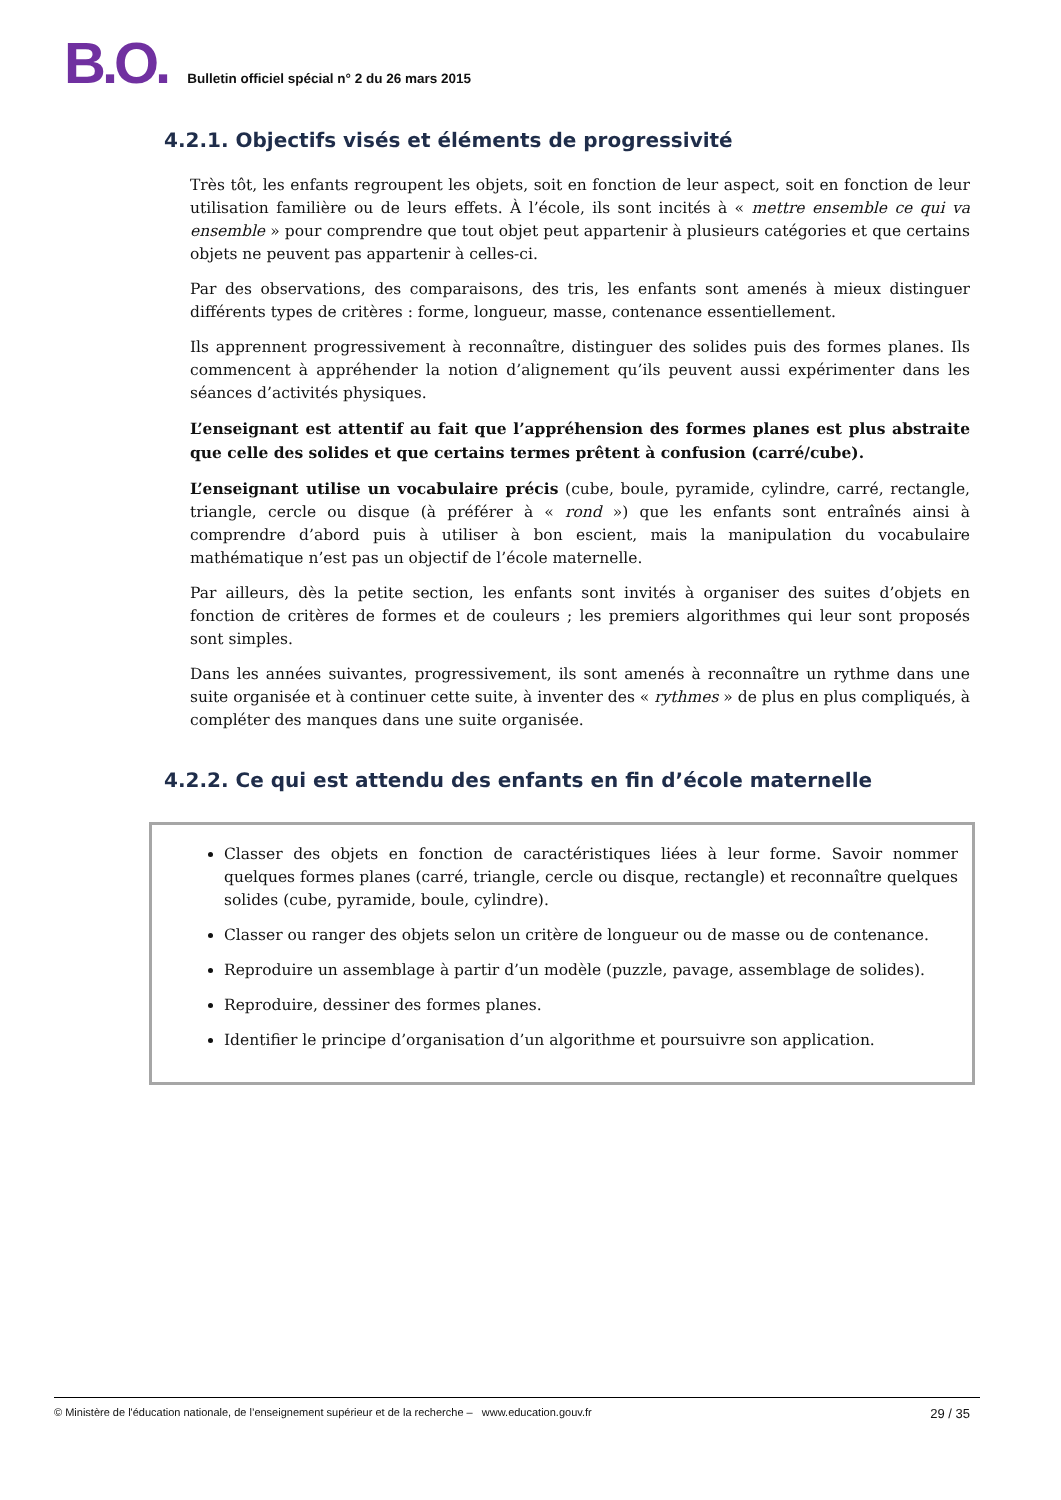B.O.
Bulletin officiel spécial n° 2 du 26 mars 2015
4.2.1. Objectifs visés et éléments de progressivité
Très tôt, les enfants regroupent les objets, soit en fonction de leur aspect, soit en fonction de leur utilisation familière ou de leurs effets. À l’école, ils sont incités à « mettre ensemble ce qui va ensemble » pour comprendre que tout objet peut appartenir à plusieurs catégories et que certains objets ne peuvent pas appartenir à celles-ci.
Par des observations, des comparaisons, des tris, les enfants sont amenés à mieux distinguer différents types de critères : forme, longueur, masse, contenance essentiellement.
Ils apprennent progressivement à reconnaître, distinguer des solides puis des formes planes. Ils commencent à appréhender la notion d’alignement qu’ils peuvent aussi expérimenter dans les séances d’activités physiques.
L’enseignant est attentif au fait que l’appréhension des formes planes est plus abstraite que celle des solides et que certains termes prêtent à confusion (carré/cube).
L’enseignant utilise un vocabulaire précis (cube, boule, pyramide, cylindre, carré, rectangle, triangle, cercle ou disque (à préférer à « rond ») que les enfants sont entraînés ainsi à comprendre d’abord puis à utiliser à bon escient, mais la manipulation du vocabulaire mathématique n’est pas un objectif de l’école maternelle.
Par ailleurs, dès la petite section, les enfants sont invités à organiser des suites d’objets en fonction de critères de formes et de couleurs ; les premiers algorithmes qui leur sont proposés sont simples.
Dans les années suivantes, progressivement, ils sont amenés à reconnaître un rythme dans une suite organisée et à continuer cette suite, à inventer des « rythmes » de plus en plus compliqués, à compléter des manques dans une suite organisée.
4.2.2. Ce qui est attendu des enfants en fin d’école maternelle
Classer des objets en fonction de caractéristiques liées à leur forme. Savoir nommer quelques formes planes (carré, triangle, cercle ou disque, rectangle) et reconnaître quelques solides (cube, pyramide, boule, cylindre).
Classer ou ranger des objets selon un critère de longueur ou de masse ou de contenance.
Reproduire un assemblage à partir d’un modèle (puzzle, pavage, assemblage de solides).
Reproduire, dessiner des formes planes.
Identifier le principe d’organisation d’un algorithme et poursuivre son application.
© Ministère de l'éducation nationale, de l’enseignement supérieur et de la recherche – www.education.gouv.fr 29 / 35